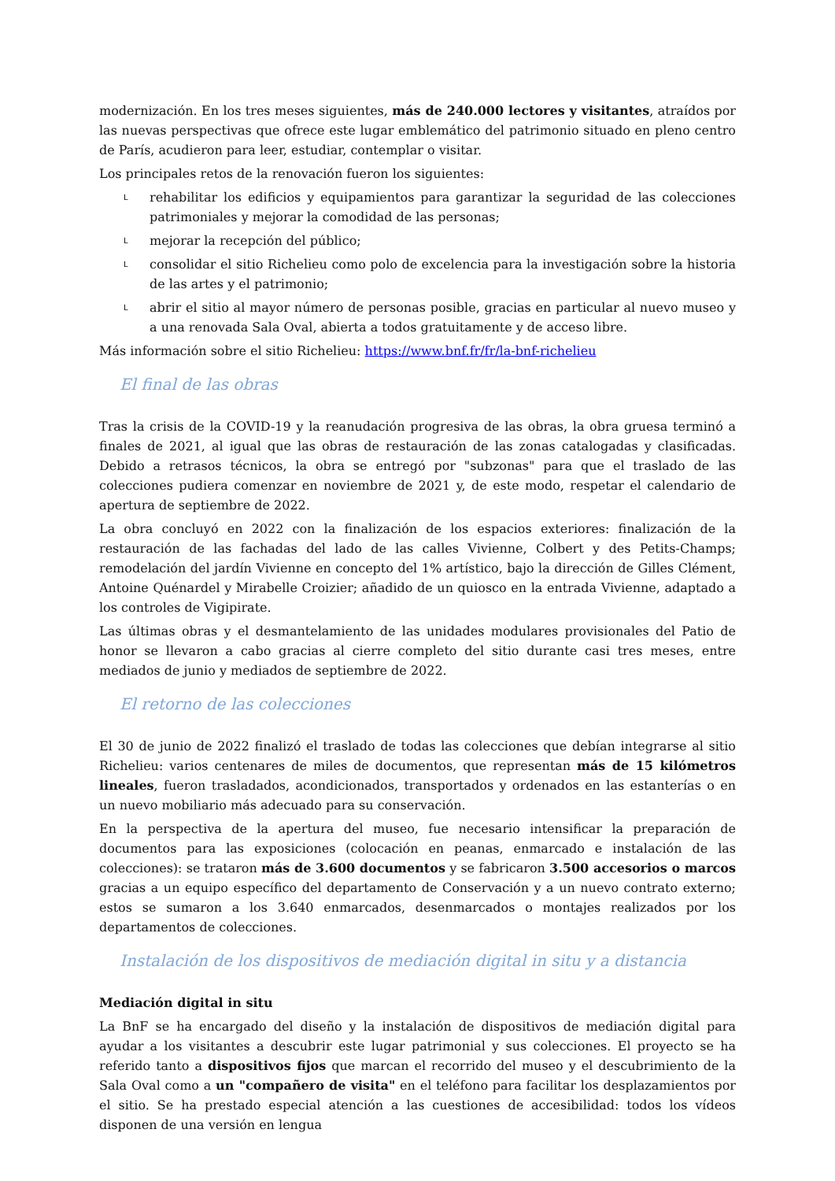modernización. En los tres meses siguientes, más de 240.000 lectores y visitantes, atraídos por las nuevas perspectivas que ofrece este lugar emblemático del patrimonio situado en pleno centro de París, acudieron para leer, estudiar, contemplar o visitar.
Los principales retos de la renovación fueron los siguientes:
L rehabilitar los edificios y equipamientos para garantizar la seguridad de las colecciones patrimoniales y mejorar la comodidad de las personas;
L mejorar la recepción del público;
L consolidar el sitio Richelieu como polo de excelencia para la investigación sobre la historia de las artes y el patrimonio;
L abrir el sitio al mayor número de personas posible, gracias en particular al nuevo museo y a una renovada Sala Oval, abierta a todos gratuitamente y de acceso libre.
Más información sobre el sitio Richelieu: https://www.bnf.fr/fr/la-bnf-richelieu
El final de las obras
Tras la crisis de la COVID-19 y la reanudación progresiva de las obras, la obra gruesa terminó a finales de 2021, al igual que las obras de restauración de las zonas catalogadas y clasificadas. Debido a retrasos técnicos, la obra se entregó por "subzonas" para que el traslado de las colecciones pudiera comenzar en noviembre de 2021 y, de este modo, respetar el calendario de apertura de septiembre de 2022.
La obra concluyó en 2022 con la finalización de los espacios exteriores: finalización de la restauración de las fachadas del lado de las calles Vivienne, Colbert y des Petits-Champs; remodelación del jardín Vivienne en concepto del 1% artístico, bajo la dirección de Gilles Clément, Antoine Quénardel y Mirabelle Croizier; añadido de un quiosco en la entrada Vivienne, adaptado a los controles de Vigipirate.
Las últimas obras y el desmantelamiento de las unidades modulares provisionales del Patio de honor se llevaron a cabo gracias al cierre completo del sitio durante casi tres meses, entre mediados de junio y mediados de septiembre de 2022.
El retorno de las colecciones
El 30 de junio de 2022 finalizó el traslado de todas las colecciones que debían integrarse al sitio Richelieu: varios centenares de miles de documentos, que representan más de 15 kilómetros lineales, fueron trasladados, acondicionados, transportados y ordenados en las estanterías o en un nuevo mobiliario más adecuado para su conservación.
En la perspectiva de la apertura del museo, fue necesario intensificar la preparación de documentos para las exposiciones (colocación en peanas, enmarcado e instalación de las colecciones): se trataron más de 3.600 documentos y se fabricaron 3.500 accesorios o marcos gracias a un equipo específico del departamento de Conservación y a un nuevo contrato externo; estos se sumaron a los 3.640 enmarcados, desenmarcados o montajes realizados por los departamentos de colecciones.
Instalación de los dispositivos de mediación digital in situ y a distancia
Mediación digital in situ
La BnF se ha encargado del diseño y la instalación de dispositivos de mediación digital para ayudar a los visitantes a descubrir este lugar patrimonial y sus colecciones. El proyecto se ha referido tanto a dispositivos fijos que marcan el recorrido del museo y el descubrimiento de la Sala Oval como a un "compañero de visita" en el teléfono para facilitar los desplazamientos por el sitio. Se ha prestado especial atención a las cuestiones de accesibilidad: todos los vídeos disponen de una versión en lengua